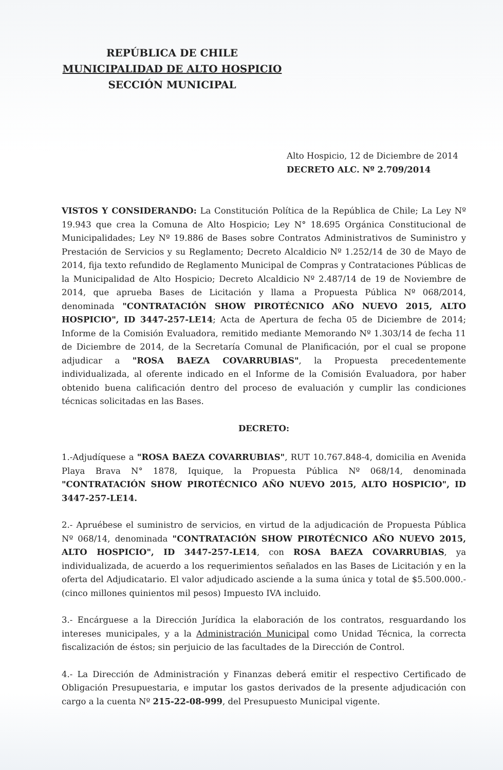REPÚBLICA DE CHILE
MUNICIPALIDAD DE ALTO HOSPICIO
SECCIÓN MUNICIPAL
Alto Hospicio, 12 de Diciembre de 2014
DECRETO ALC. Nº 2.709/2014
VISTOS Y CONSIDERANDO: La Constitución Política de la República de Chile; La Ley Nº 19.943 que crea la Comuna de Alto Hospicio; Ley N° 18.695 Orgánica Constitucional de Municipalidades; Ley Nº 19.886 de Bases sobre Contratos Administrativos de Suministro y Prestación de Servicios y su Reglamento; Decreto Alcaldicio Nº 1.252/14 de 30 de Mayo de 2014, fija texto refundido de Reglamento Municipal de Compras y Contrataciones Públicas de la Municipalidad de Alto Hospicio; Decreto Alcaldicio Nº 2.487/14 de 19 de Noviembre de 2014, que aprueba Bases de Licitación y llama a Propuesta Pública Nº 068/2014, denominada "CONTRATACIÓN SHOW PIROTÉCNICO AÑO NUEVO 2015, ALTO HOSPICIO", ID 3447-257-LE14; Acta de Apertura de fecha 05 de Diciembre de 2014; Informe de la Comisión Evaluadora, remitido mediante Memorando Nº 1.303/14 de fecha 11 de Diciembre de 2014, de la Secretaría Comunal de Planificación, por el cual se propone adjudicar a "ROSA BAEZA COVARRUBIAS", la Propuesta precedentemente individualizada, al oferente indicado en el Informe de la Comisión Evaluadora, por haber obtenido buena calificación dentro del proceso de evaluación y cumplir las condiciones técnicas solicitadas en las Bases.
DECRETO:
1.-Adjudíquese a "ROSA BAEZA COVARRUBIAS", RUT 10.767.848-4, domicilia en Avenida Playa Brava N° 1878, Iquique, la Propuesta Pública Nº 068/14, denominada "CONTRATACIÓN SHOW PIROTÉCNICO AÑO NUEVO 2015, ALTO HOSPICIO", ID 3447-257-LE14.
2.- Apruébese el suministro de servicios, en virtud de la adjudicación de Propuesta Pública Nº 068/14, denominada "CONTRATACIÓN SHOW PIROTÉCNICO AÑO NUEVO 2015, ALTO HOSPICIO", ID 3447-257-LE14, con ROSA BAEZA COVARRUBIAS, ya individualizada, de acuerdo a los requerimientos señalados en las Bases de Licitación y en la oferta del Adjudicatario. El valor adjudicado asciende a la suma única y total de $5.500.000.- (cinco millones quinientos mil pesos) Impuesto IVA incluido.
3.- Encárguese a la Dirección Jurídica la elaboración de los contratos, resguardando los intereses municipales, y a la Administración Municipal como Unidad Técnica, la correcta fiscalización de éstos; sin perjuicio de las facultades de la Dirección de Control.
4.- La Dirección de Administración y Finanzas deberá emitir el respectivo Certificado de Obligación Presupuestaria, e imputar los gastos derivados de la presente adjudicación con cargo a la cuenta Nº 215-22-08-999, del Presupuesto Municipal vigente.